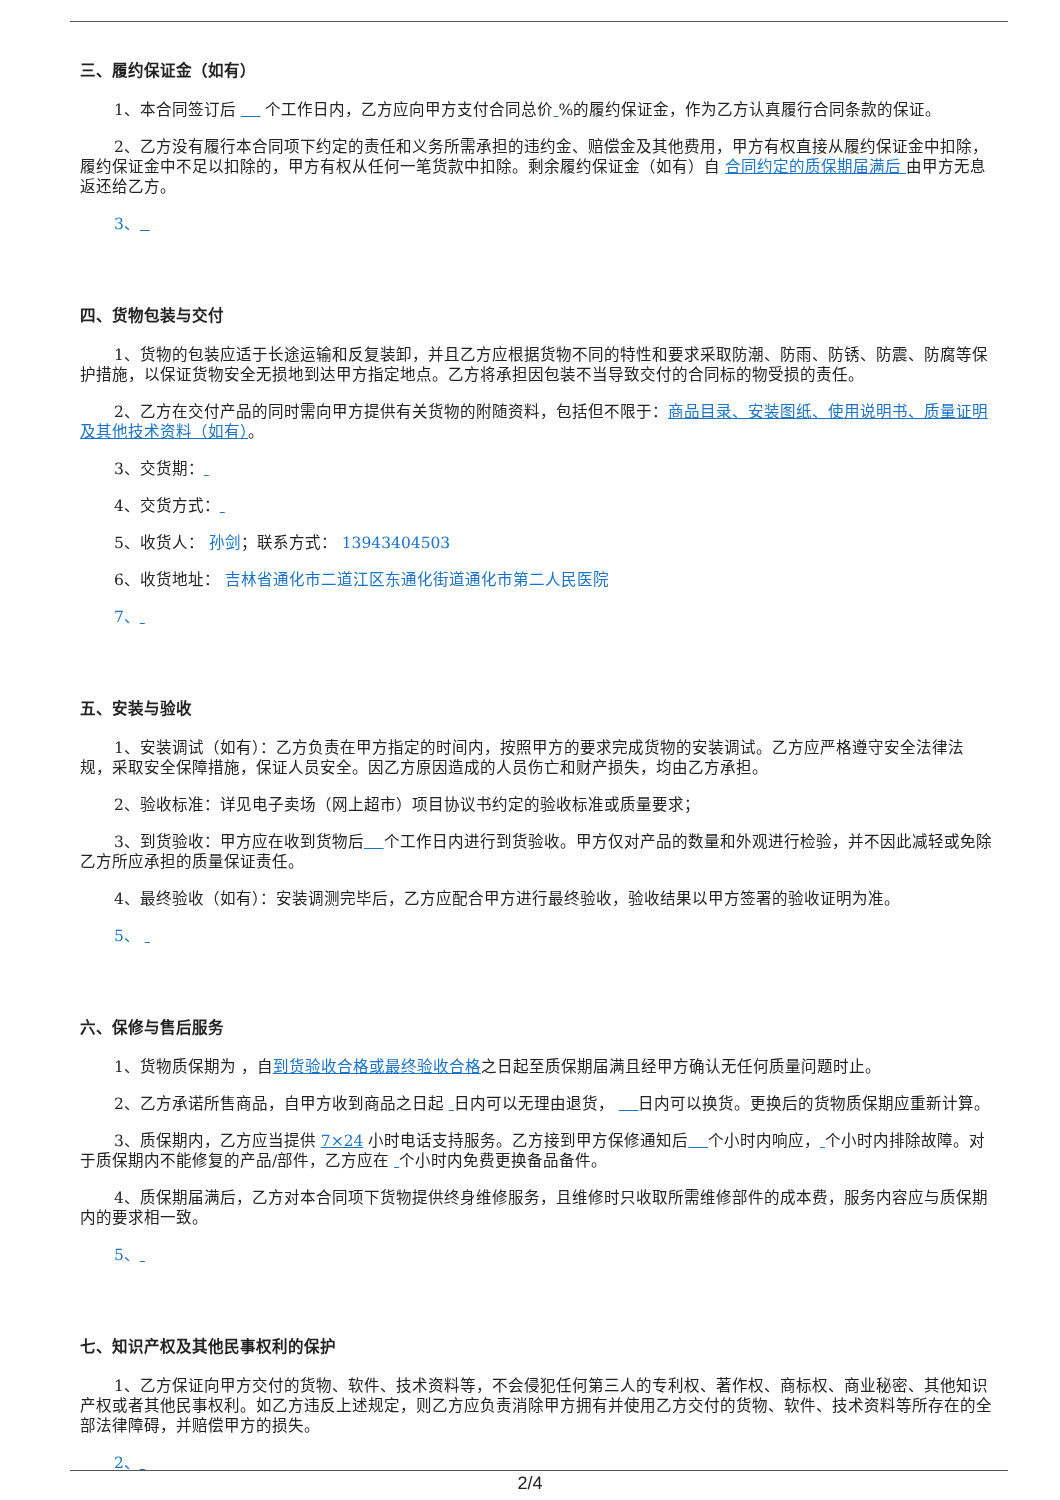三、履约保证金（如有）
1、本合同签订后 个工作日内，乙方应向甲方支付合同总价 %的履约保证金，作为乙方认真履行合同条款的保证。
2、乙方没有履行本合同项下约定的责任和义务所需承担的违约金、赔偿金及其他费用，甲方有权直接从履约保证金中扣除，履约保证金中不足以扣除的，甲方有权从任何一笔货款中扣除。剩余履约保证金（如有）自 合同约定的质保期届满后 由甲方无息返还给乙方。
3、
四、货物包装与交付
1、货物的包装应适于长途运输和反复装卸，并且乙方应根据货物不同的特性和要求采取防潮、防雨、防锈、防震、防腐等保护措施，以保证货物安全无损地到达甲方指定地点。乙方将承担因包装不当导致交付的合同标的物受损的责任。
2、乙方在交付产品的同时需向甲方提供有关货物的附随资料，包括但不限于：商品目录、安装图纸、使用说明书、质量证明及其他技术资料（如有）。
3、交货期：
4、交货方式：
5、收货人： 孙剑；联系方式： 13943404503
6、收货地址： 吉林省通化市二道江区东通化街道通化市第二人民医院
7、
五、安装与验收
1、安装调试（如有）：乙方负责在甲方指定的时间内，按照甲方的要求完成货物的安装调试。乙方应严格遵守安全法律法规，采取安全保障措施，保证人员安全。因乙方原因造成的人员伤亡和财产损失，均由乙方承担。
2、验收标准：详见电子卖场（网上超市）项目协议书约定的验收标准或质量要求；
3、到货验收：甲方应在收到货物后 个工作日内进行到货验收。甲方仅对产品的数量和外观进行检验，并不因此减轻或免除乙方所应承担的质量保证责任。
4、最终验收（如有）：安装调测完毕后，乙方应配合甲方进行最终验收，验收结果以甲方签署的验收证明为准。
5、
六、保修与售后服务
1、货物质保期为 ，自到货验收合格或最终验收合格之日起至质保期届满且经甲方确认无任何质量问题时止。
2、乙方承诺所售商品，自甲方收到商品之日起 日内可以无理由退货， 日内可以换货。更换后的货物质保期应重新计算。
3、质保期内，乙方应当提供 7×24 小时电话支持服务。乙方接到甲方保修通知后 个小时内响应， 个小时内排除故障。对于质保期内不能修复的产品/部件，乙方应在 个小时内免费更换备品备件。
4、质保期届满后，乙方对本合同项下货物提供终身维修服务，且维修时只收取所需维修部件的成本费，服务内容应与质保期内的要求相一致。
5、
七、知识产权及其他民事权利的保护
1、乙方保证向甲方交付的货物、软件、技术资料等，不会侵犯任何第三人的专利权、著作权、商标权、商业秘密、其他知识产权或者其他民事权利。如乙方违反上述规定，则乙方应负责消除甲方拥有并使用乙方交付的货物、软件、技术资料等所存在的全部法律障碍，并赔偿甲方的损失。
2、
2/4